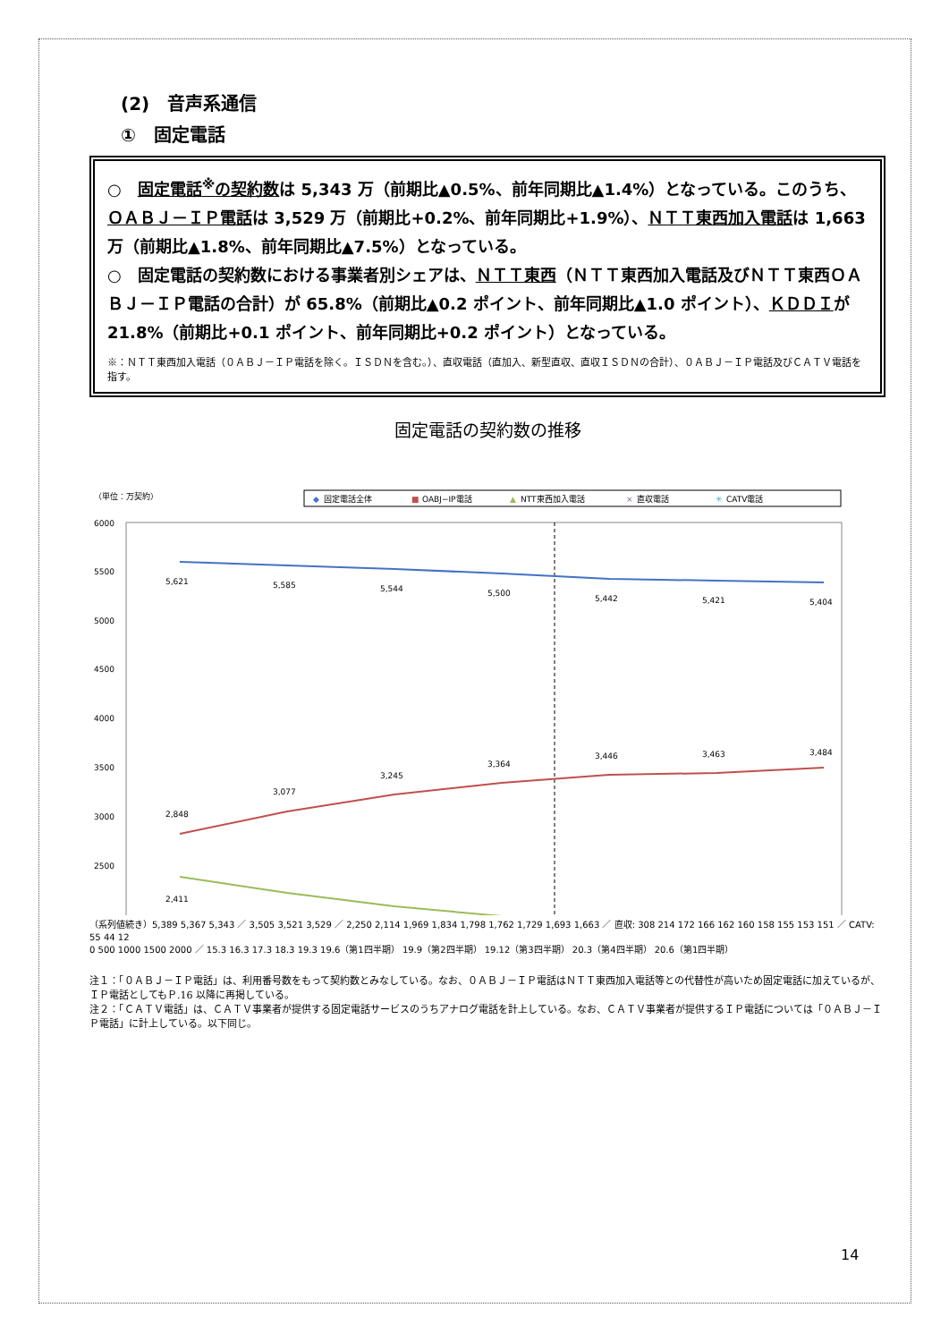(2)　音声系通信
①　固定電話
○　固定電話<sup>※</sup>の契約数は 5,343 万（前期比▲0.5%、前年同期比▲1.4%）となっている。このうち、ＯＡＢＪ－ＩＰ電話は 3,529 万（前期比+0.2%、前年同期比+1.9%）、ＮＴＴ東西加入電話は 1,663 万（前期比▲1.8%、前年同期比▲7.5%）となっている。
○　固定電話の契約数における事業者別シェアは、ＮＴＴ東西（ＮＴＴ東西加入電話及びＮＴＴ東西ＯＡＢＪ－ＩＰ電話の合計）が 65.8%（前期比▲0.2 ポイント、前年同期比▲1.0 ポイント）、ＫＤＤＩが 21.8%（前期比+0.1 ポイント、前年同期比+0.2 ポイント）となっている。
※：ＮＴＴ東西加入電話（０ＡＢＪ－ＩＰ電話を除く。ＩＳＤＮを含む。）、直収電話（直加入、新型直収、直収ＩＳＤＮの合計）、０ＡＢＪ－ＩＰ電話及びＣＡＴＶ電話を指す。
固定電話の契約数の推移
（単位：万契約）
◆
固定電話全体
■
OABJ−IP電話
▲
NTT東西加入電話
×
直収電話
✳
CATV電話
6000
5500
5000
4500
4000
3500
3000
2500
5,621
5,585
5,544
5,500
5,442
5,421
5,404
2,848
3,077
3,245
3,364
3,446
3,463
3,484
2,411
（系列値続き）5,389 5,367 5,343 ／ 3,505 3,521 3,529 ／ 2,250 2,114 1,969 1,834 1,798 1,762 1,729 1,693 1,663 ／ 直収: 308 214 172 166 162 160 158 155 153 151 ／ CATV: 55 44 12
0 500 1000 1500 2000 ／ 15.3 16.3 17.3 18.3 19.3 19.6（第1四半期） 19.9（第2四半期） 19.12（第3四半期） 20.3（第4四半期） 20.6（第1四半期）
注１：「０ＡＢＪ－ＩＰ電話」は、利用番号数をもって契約数とみなしている。なお、０ＡＢＪ－ＩＰ電話はＮＴＴ東西加入電話等との代替性が高いため固定電話に加えているが、ＩＰ電話としてもＰ.16 以降に再掲している。
注２：「ＣＡＴＶ電話」は、ＣＡＴＶ事業者が提供する固定電話サービスのうちアナログ電話を計上している。なお、ＣＡＴＶ事業者が提供するＩＰ電話については「０ＡＢＪ－ＩＰ電話」に計上している。以下同じ。
14